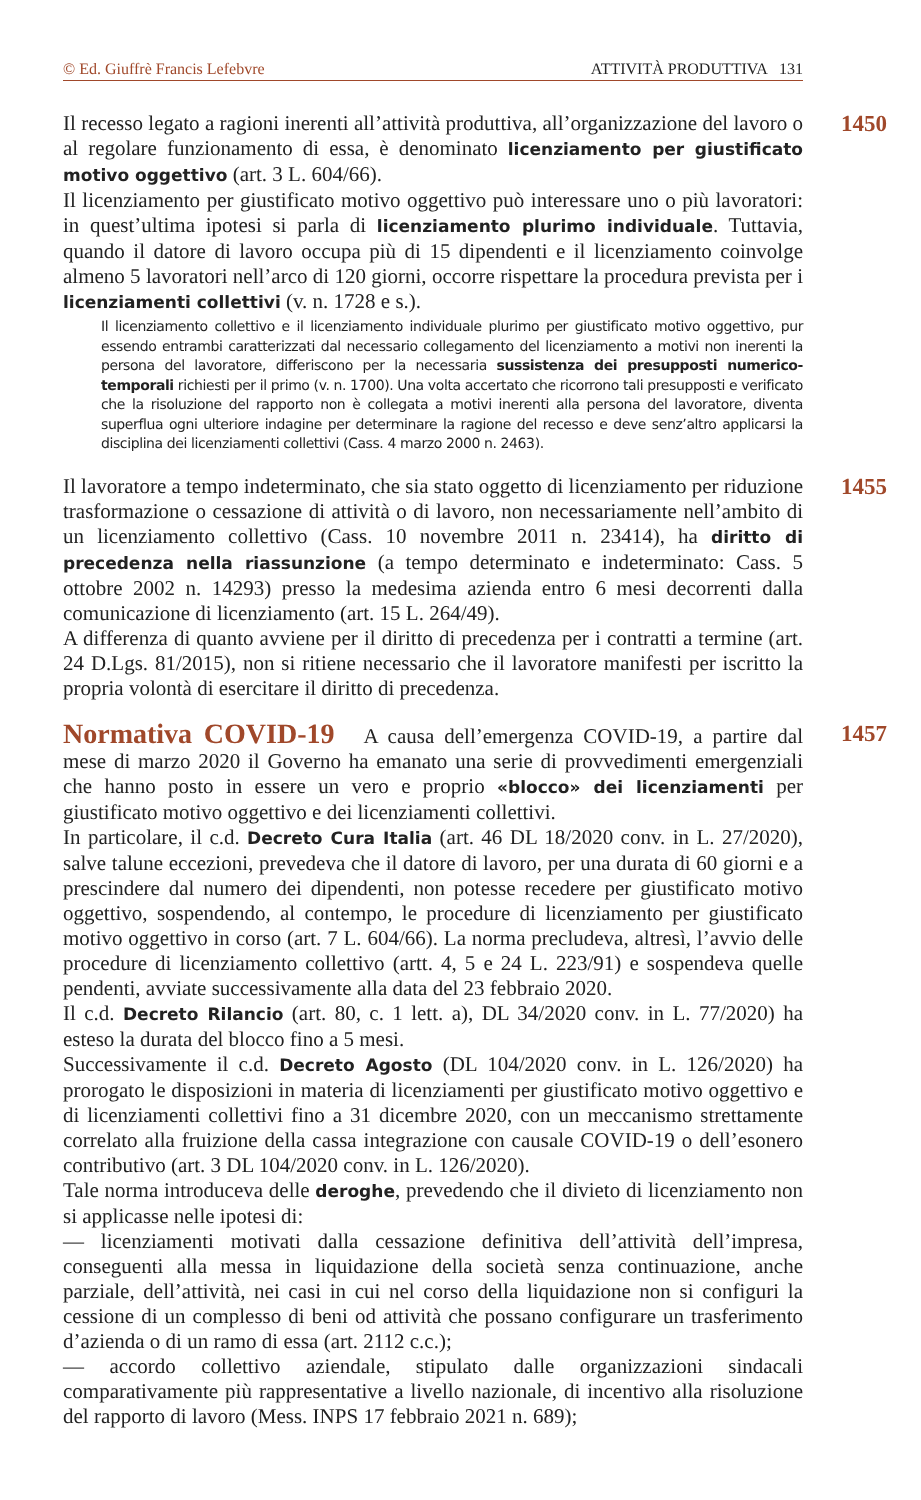© Ed. Giuffrè Francis Lefebvre ATTIVITÀ PRODUTTIVA 131
1450
Il recesso legato a ragioni inerenti all’attività produttiva, all’organizzazione del lavoro o al regolare funzionamento di essa, è denominato licenziamento per giustificato motivo oggettivo (art. 3 L. 604/66).
Il licenziamento per giustificato motivo oggettivo può interessare uno o più lavoratori: in quest’ultima ipotesi si parla di licenziamento plurimo individuale. Tuttavia, quando il datore di lavoro occupa più di 15 dipendenti e il licenziamento coinvolge almeno 5 lavoratori nell’arco di 120 giorni, occorre rispettare la procedura prevista per i licenziamenti collettivi (v. n. 1728 e s.).
Il licenziamento collettivo e il licenziamento individuale plurimo per giustificato motivo oggettivo, pur essendo entrambi caratterizzati dal necessario collegamento del licenziamento a motivi non inerenti la persona del lavoratore, differiscono per la necessaria sussistenza dei presupposti numerico-temporali richiesti per il primo (v. n. 1700). Una volta accertato che ricorrono tali presupposti e verificato che la risoluzione del rapporto non è collegata a motivi inerenti alla persona del lavoratore, diventa superflua ogni ulteriore indagine per determinare la ragione del recesso e deve senz’altro applicarsi la disciplina dei licenziamenti collettivi (Cass. 4 marzo 2000 n. 2463).
1455
Il lavoratore a tempo indeterminato, che sia stato oggetto di licenziamento per riduzione trasformazione o cessazione di attività o di lavoro, non necessariamente nell’ambito di un licenziamento collettivo (Cass. 10 novembre 2011 n. 23414), ha diritto di precedenza nella riassunzione (a tempo determinato e indeterminato: Cass. 5 ottobre 2002 n. 14293) presso la medesima azienda entro 6 mesi decorrenti dalla comunicazione di licenziamento (art. 15 L. 264/49).
A differenza di quanto avviene per il diritto di precedenza per i contratti a termine (art. 24 D.Lgs. 81/2015), non si ritiene necessario che il lavoratore manifesti per iscritto la propria volontà di esercitare il diritto di precedenza.
1457
Normativa COVID-19 A causa dell’emergenza COVID-19, a partire dal mese di marzo 2020 il Governo ha emanato una serie di provvedimenti emergenziali che hanno posto in essere un vero e proprio «blocco» dei licenziamenti per giustificato motivo oggettivo e dei licenziamenti collettivi.
In particolare, il c.d. Decreto Cura Italia (art. 46 DL 18/2020 conv. in L. 27/2020), salve talune eccezioni, prevedeva che il datore di lavoro, per una durata di 60 giorni e a prescindere dal numero dei dipendenti, non potesse recedere per giustificato motivo oggettivo, sospendendo, al contempo, le procedure di licenziamento per giustificato motivo oggettivo in corso (art. 7 L. 604/66). La norma precludeva, altresì, l’avvio delle procedure di licenziamento collettivo (artt. 4, 5 e 24 L. 223/91) e sospendeva quelle pendenti, avviate successivamente alla data del 23 febbraio 2020.
Il c.d. Decreto Rilancio (art. 80, c. 1 lett. a), DL 34/2020 conv. in L. 77/2020) ha esteso la durata del blocco fino a 5 mesi.
Successivamente il c.d. Decreto Agosto (DL 104/2020 conv. in L. 126/2020) ha prorogato le disposizioni in materia di licenziamenti per giustificato motivo oggettivo e di licenziamenti collettivi fino a 31 dicembre 2020, con un meccanismo strettamente correlato alla fruizione della cassa integrazione con causale COVID-19 o dell’esonero contributivo (art. 3 DL 104/2020 conv. in L. 126/2020).
Tale norma introduceva delle deroghe, prevedendo che il divieto di licenziamento non si applicasse nelle ipotesi di:
— licenziamenti motivati dalla cessazione definitiva dell’attività dell’impresa, conseguenti alla messa in liquidazione della società senza continuazione, anche parziale, dell’attività, nei casi in cui nel corso della liquidazione non si configuri la cessione di un complesso di beni od attività che possano configurare un trasferimento d’azienda o di un ramo di essa (art. 2112 c.c.);
— accordo collettivo aziendale, stipulato dalle organizzazioni sindacali comparativamente più rappresentative a livello nazionale, di incentivo alla risoluzione del rapporto di lavoro (Mess. INPS 17 febbraio 2021 n. 689);